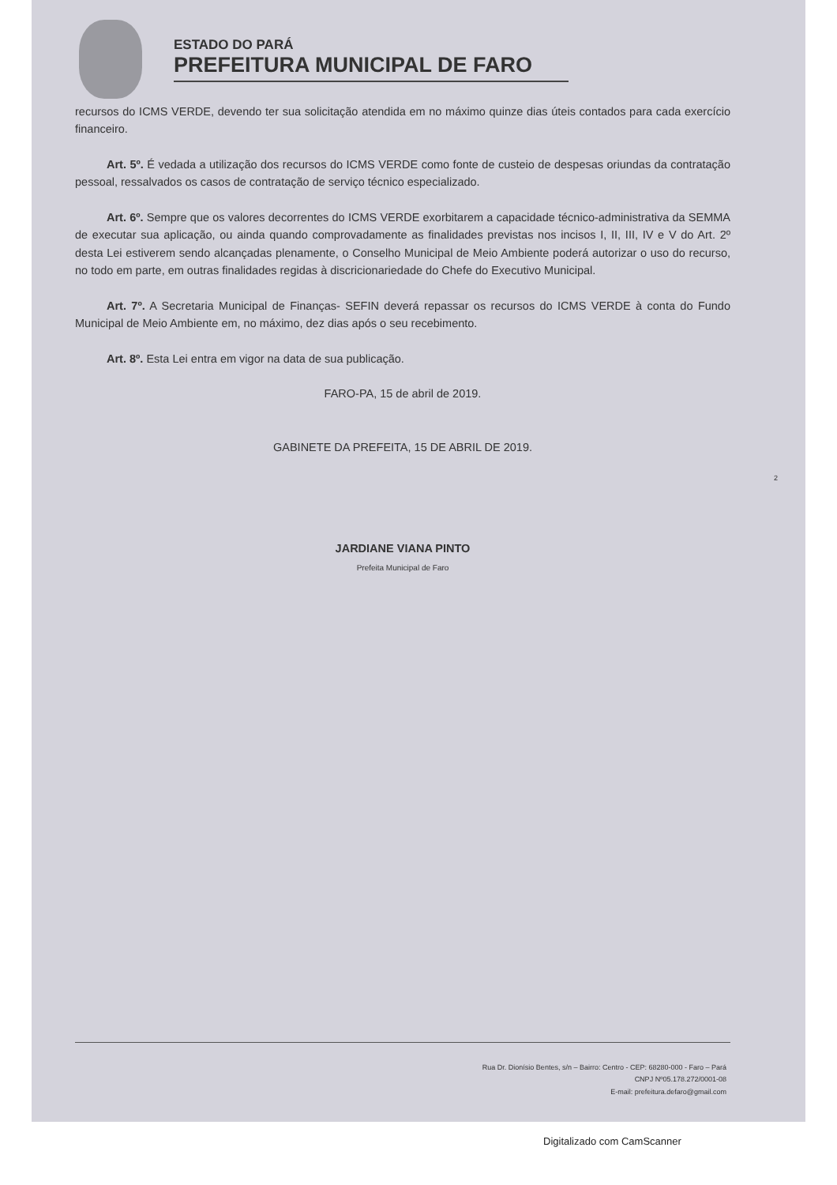ESTADO DO PARÁ
PREFEITURA MUNICIPAL DE FARO
recursos do ICMS VERDE, devendo ter sua solicitação atendida em no máximo quinze dias úteis contados para cada exercício financeiro.
Art. 5º. É vedada a utilização dos recursos do ICMS VERDE como fonte de custeio de despesas oriundas da contratação pessoal, ressalvados os casos de contratação de serviço técnico especializado.
Art. 6º. Sempre que os valores decorrentes do ICMS VERDE exorbitarem a capacidade técnico-administrativa da SEMMA de executar sua aplicação, ou ainda quando comprovadamente as finalidades previstas nos incisos I, II, III, IV e V do Art. 2º desta Lei estiverem sendo alcançadas plenamente, o Conselho Municipal de Meio Ambiente poderá autorizar o uso do recurso, no todo em parte, em outras finalidades regidas à discricionariedade do Chefe do Executivo Municipal.
Art. 7º. A Secretaria Municipal de Finanças- SEFIN deverá repassar os recursos do ICMS VERDE à conta do Fundo Municipal de Meio Ambiente em, no máximo, dez dias após o seu recebimento.
Art. 8º. Esta Lei entra em vigor na data de sua publicação.
FARO-PA, 15 de abril de 2019.
GABINETE DA PREFEITA, 15 DE ABRIL DE 2019.
2
JARDIANE VIANA PINTO
Prefeita Municipal de Faro
Rua Dr. Dionísio Bentes, s/n – Bairro: Centro - CEP: 68280-000 - Faro – Pará
CNPJ Nº05.178.272/0001-08
E-mail: prefeitura.defaro@gmail.com
Digitalizado com CamScanner